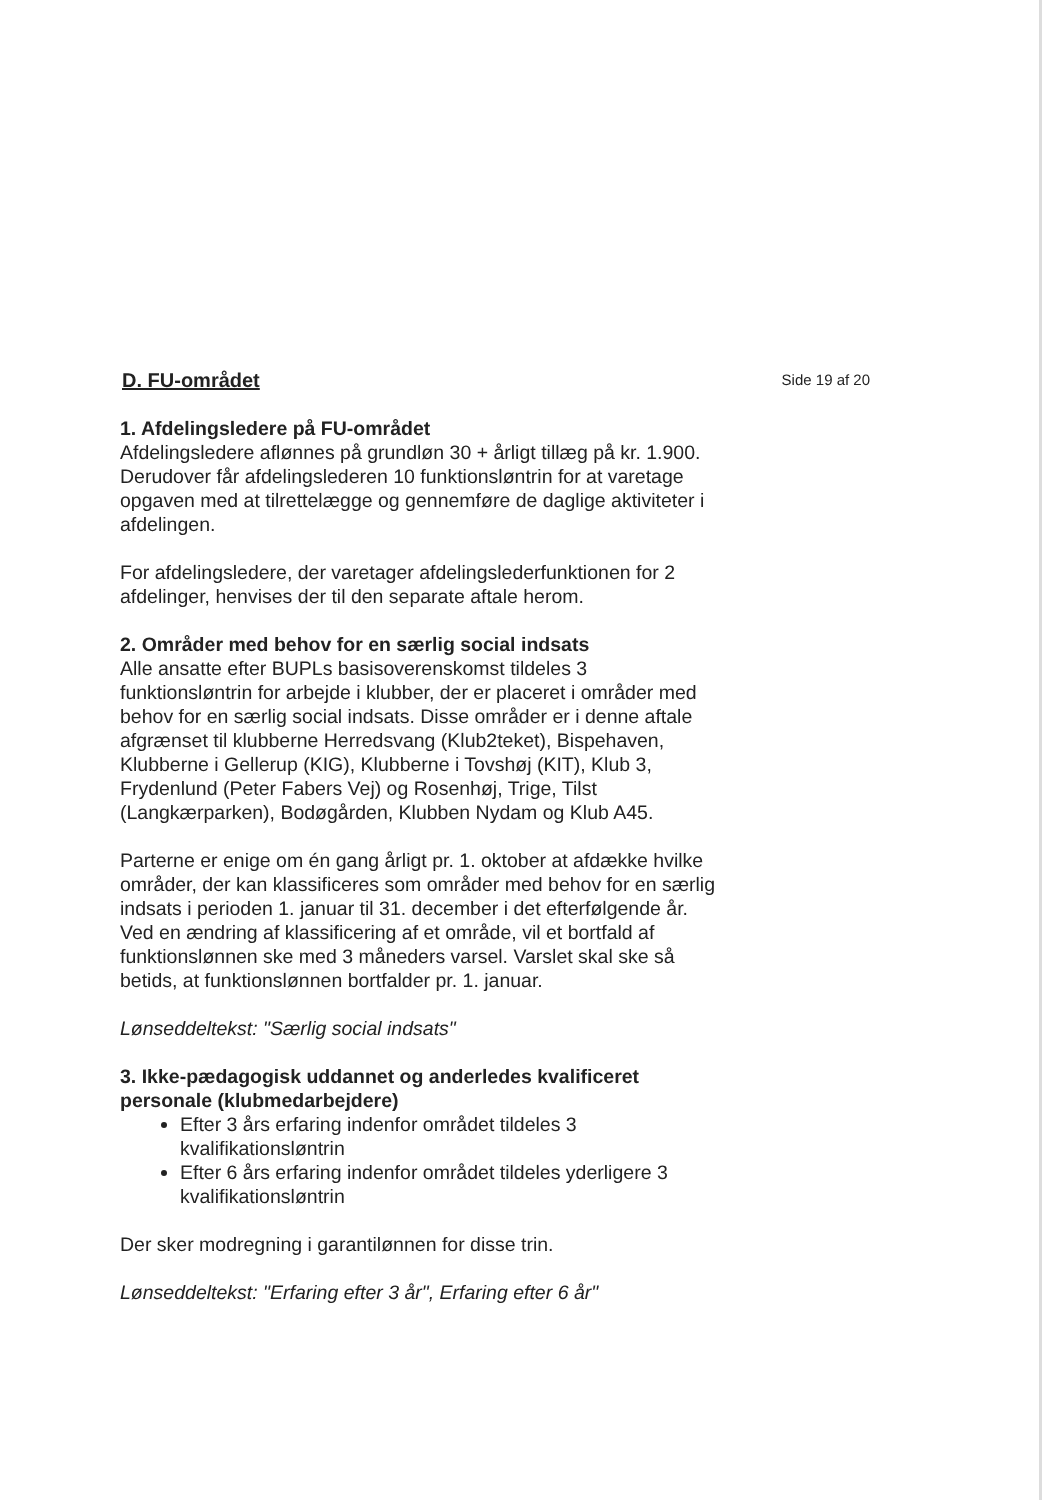D. FU-området
Side 19 af 20
1. Afdelingsledere på FU-området
Afdelingsledere aflønnes på grundløn 30 + årligt tillæg på kr. 1.900. Derudover får afdelingslederen 10 funktionsløntrin for at varetage opgaven med at tilrettelægge og gennemføre de daglige aktiviteter i afdelingen.
For afdelingsledere, der varetager afdelingslederfunktionen for 2 afdelinger, henvises der til den separate aftale herom.
2. Områder med behov for en særlig social indsats
Alle ansatte efter BUPLs basisoverenskomst tildeles 3 funktionsløntrin for arbejde i klubber, der er placeret i områder med behov for en særlig social indsats. Disse områder er i denne aftale afgrænset til klubberne Herredsvang (Klub2teket), Bispehaven, Klubberne i Gellerup (KIG), Klubberne i Tovshøj (KIT), Klub 3, Frydenlund (Peter Fabers Vej) og Rosenhøj, Trige, Tilst (Langkærparken), Bodøgården, Klubben Nydam og Klub A45.
Parterne er enige om én gang årligt pr. 1. oktober at afdække hvilke områder, der kan klassificeres som områder med behov for en særlig indsats i perioden 1. januar til 31. december i det efterfølgende år. Ved en ændring af klassificering af et område, vil et bortfald af funktionslønnen ske med 3 måneders varsel. Varslet skal ske så betids, at funktionslønnen bortfalder pr. 1. januar.
Lønseddeltekst: "Særlig social indsats"
3. Ikke-pædagogisk uddannet og anderledes kvalificeret personale (klubmedarbejdere)
Efter 3 års erfaring indenfor området tildeles 3 kvalifikationsløntrin
Efter 6 års erfaring indenfor området tildeles yderligere 3 kvalifikationsløntrin
Der sker modregning i garantilønnen for disse trin.
Lønseddeltekst: "Erfaring efter 3 år", Erfaring efter 6 år"